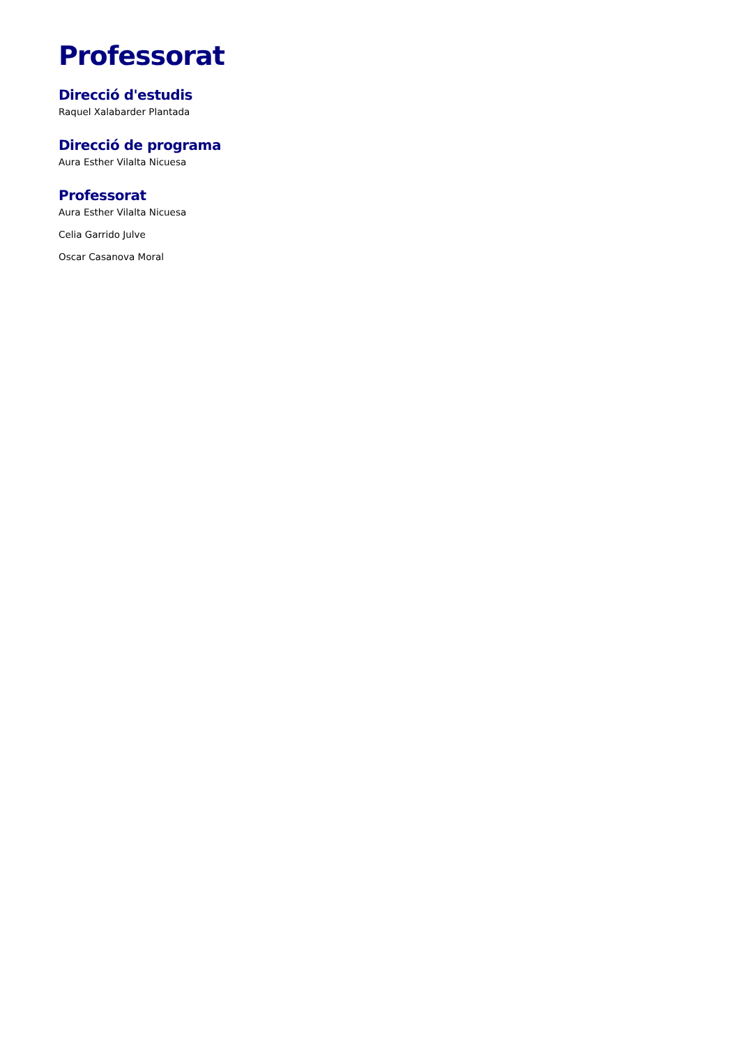Professorat
Direcció d'estudis
Raquel Xalabarder Plantada
Direcció de programa
Aura Esther Vilalta Nicuesa
Professorat
Aura Esther Vilalta Nicuesa
Celia Garrido Julve
Oscar Casanova Moral